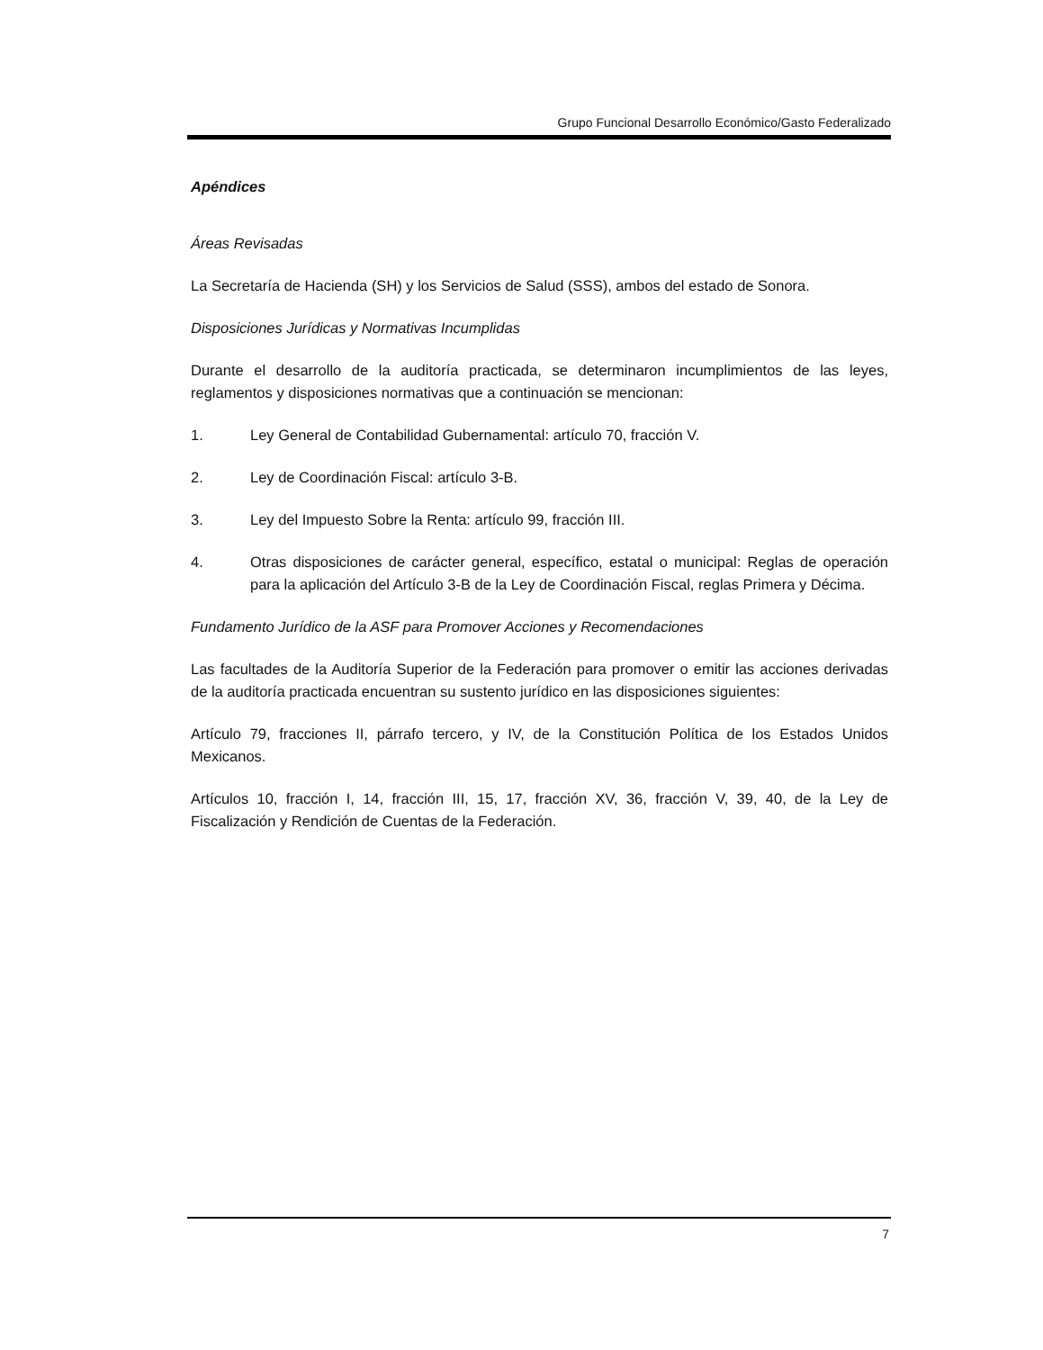Grupo Funcional Desarrollo Económico/Gasto Federalizado
Apéndices
Áreas Revisadas
La Secretaría de Hacienda (SH) y los Servicios de Salud (SSS), ambos del estado de Sonora.
Disposiciones Jurídicas y Normativas Incumplidas
Durante el desarrollo de la auditoría practicada, se determinaron incumplimientos de las leyes, reglamentos y disposiciones normativas que a continuación se mencionan:
1. Ley General de Contabilidad Gubernamental: artículo 70, fracción V.
2. Ley de Coordinación Fiscal: artículo 3-B.
3. Ley del Impuesto Sobre la Renta: artículo 99, fracción III.
4. Otras disposiciones de carácter general, específico, estatal o municipal: Reglas de operación para la aplicación del Artículo 3-B de la Ley de Coordinación Fiscal, reglas Primera y Décima.
Fundamento Jurídico de la ASF para Promover Acciones y Recomendaciones
Las facultades de la Auditoría Superior de la Federación para promover o emitir las acciones derivadas de la auditoría practicada encuentran su sustento jurídico en las disposiciones siguientes:
Artículo 79, fracciones II, párrafo tercero, y IV, de la Constitución Política de los Estados Unidos Mexicanos.
Artículos 10, fracción I, 14, fracción III, 15, 17, fracción XV, 36, fracción V, 39, 40, de la Ley de Fiscalización y Rendición de Cuentas de la Federación.
7